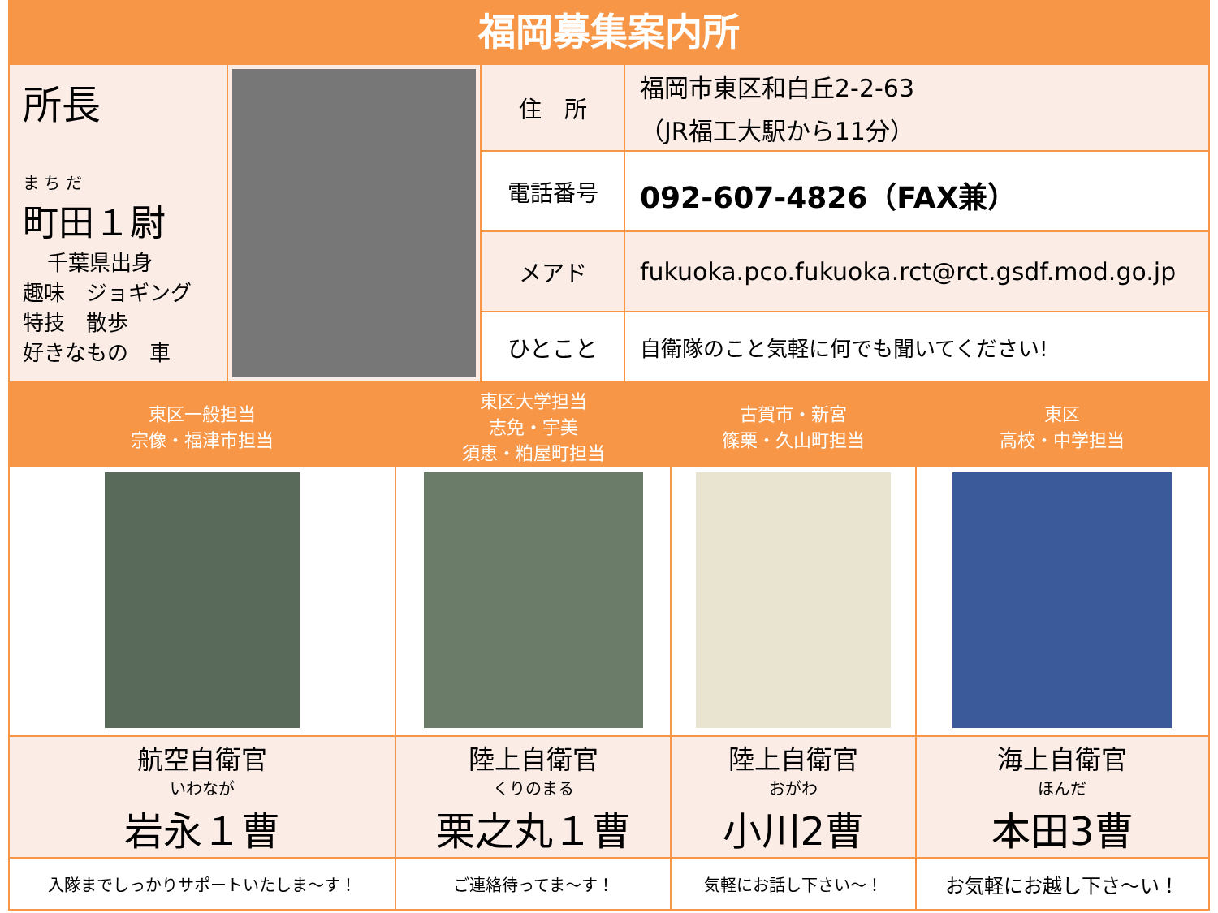福岡募集案内所
| 所長 ま ち だ 町田１尉 千葉県出身 趣味 ジョギング 特技 散歩 好きなもの 車 | | 住 所 | 福岡市東区和白丘2-2-63 （JR福工大駅から11分） |
| | | 電話番号 | 092-607-4826（FAX兼） |
| | | メアド | fukuoka.pco.fukuoka.rct@rct.gsdf.mod.go.jp |
| | | ひとこと | 自衛隊のこと気軽に何でも聞いてください! |
| 東区一般担当 宗像・福津市担当 | 東区大学担当 志免・宇美 須恵・粕屋町担当 | 古賀市・新宮 篠栗・久山町担当 | 東区 高校・中学担当 |
| 航空自衛官 いわなが 岩永１曹 | 陸上自衛官 くりのまる 栗之丸１曹 | 陸上自衛官 おがわ 小川2曹 | 海上自衛官 ほんだ 本田3曹 |
| 入隊までしっかりサポートいたしま～す！ | ご連絡待ってま～す！ | 気軽にお話し下さい～！ | お気軽にお越し下さ～い！ |